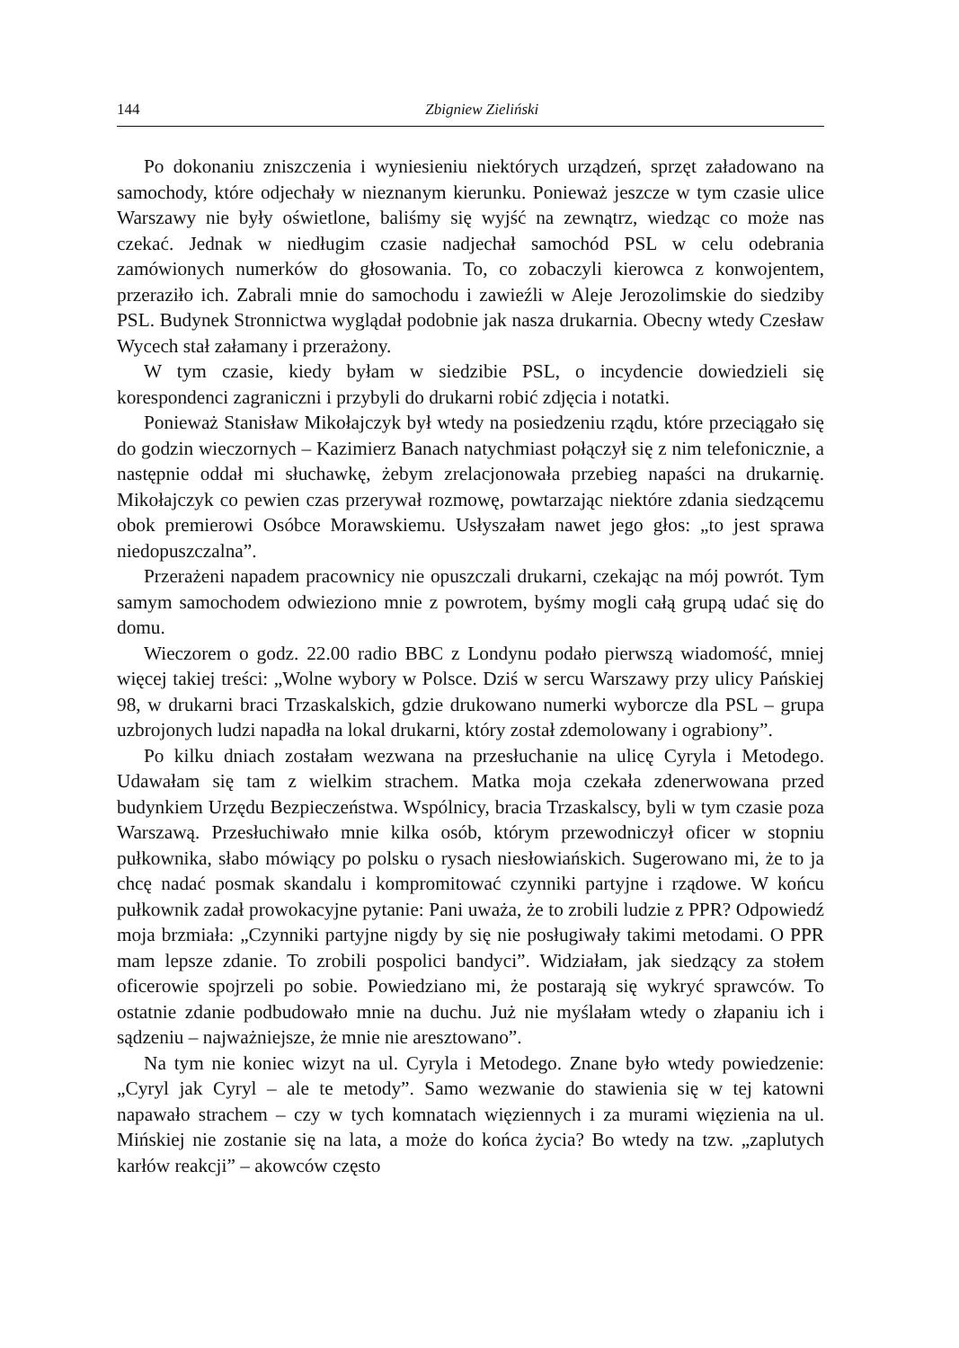144 Zbigniew Zieliński
Po dokonaniu zniszczenia i wyniesieniu niektórych urządzeń, sprzęt załadowano na samochody, które odjechały w nieznanym kierunku. Ponieważ jeszcze w tym czasie ulice Warszawy nie były oświetlone, baliśmy się wyjść na zewnątrz, wiedząc co może nas czekać. Jednak w niedługim czasie nadjechał samochód PSL w celu odebrania zamówionych numerków do głosowania. To, co zobaczyli kierowca z konwojentem, przeraziło ich. Zabrali mnie do samochodu i zawieźli w Aleje Jerozolimskie do siedziby PSL. Budynek Stronnictwa wyglądał podobnie jak nasza drukarnia. Obecny wtedy Czesław Wycech stał załamany i przerażony.
W tym czasie, kiedy byłam w siedzibie PSL, o incydencie dowiedzieli się korespondenci zagraniczni i przybyli do drukarni robić zdjęcia i notatki.
Ponieważ Stanisław Mikołajczyk był wtedy na posiedzeniu rządu, które przeciągało się do godzin wieczornych – Kazimierz Banach natychmiast połączył się z nim telefonicznie, a następnie oddał mi słuchawkę, żebym zrelacjonowała przebieg napaści na drukarnię. Mikołajczyk co pewien czas przerywał rozmowę, powtarzając niektóre zdania siedzącemu obok premierowi Osóbce Morawskiemu. Usłyszałam nawet jego głos: „to jest sprawa niedopuszczalna”.
Przerażeni napadem pracownicy nie opuszczali drukarni, czekając na mój powrót. Tym samym samochodem odwieziono mnie z powrotem, byśmy mogli całą grupą udać się do domu.
Wieczorem o godz. 22.00 radio BBC z Londynu podało pierwszą wiadomość, mniej więcej takiej treści: „Wolne wybory w Polsce. Dziś w sercu Warszawy przy ulicy Pańskiej 98, w drukarni braci Trzaskalskich, gdzie drukowano numerki wyborcze dla PSL – grupa uzbrojonych ludzi napadła na lokal drukarni, który został zdemolowany i ograbiony”.
Po kilku dniach zostałam wezwana na przesłuchanie na ulicę Cyryla i Metodego. Udawałam się tam z wielkim strachem. Matka moja czekała zdenerwowana przed budynkiem Urzędu Bezpieczeństwa. Wspólnicy, bracia Trzaskalscy, byli w tym czasie poza Warszawą. Przesłuchiwało mnie kilka osób, którym przewodniczył oficer w stopniu pułkownika, słabo mówiący po polsku o rysach niesłowiańskich. Sugerowano mi, że to ja chcę nadać posmak skandalu i kompromitować czynniki partyjne i rządowe. W końcu pułkownik zadał prowokacyjne pytanie: Pani uważa, że to zrobili ludzie z PPR? Odpowiedź moja brzmiała: „Czynniki partyjne nigdy by się nie posługiwały takimi metodami. O PPR mam lepsze zdanie. To zrobili pospolici bandyci”. Widziałam, jak siedzący za stołem oficerowie spojrzeli po sobie. Powiedziano mi, że postarają się wykryć sprawców. To ostatnie zdanie podbudowało mnie na duchu. Już nie myślałam wtedy o złapaniu ich i sądzeniu – najważniejsze, że mnie nie aresztowano”.
Na tym nie koniec wizyt na ul. Cyryla i Metodego. Znane było wtedy powiedzenie: „Cyryl jak Cyryl – ale te metody”. Samo wezwanie do stawienia się w tej katowni napawało strachem – czy w tych komnatach więziennych i za murami więzienia na ul. Mińskiej nie zostanie się na lata, a może do końca życia? Bo wtedy na tzw. „zaplutych karłów reakcji” – akowców często